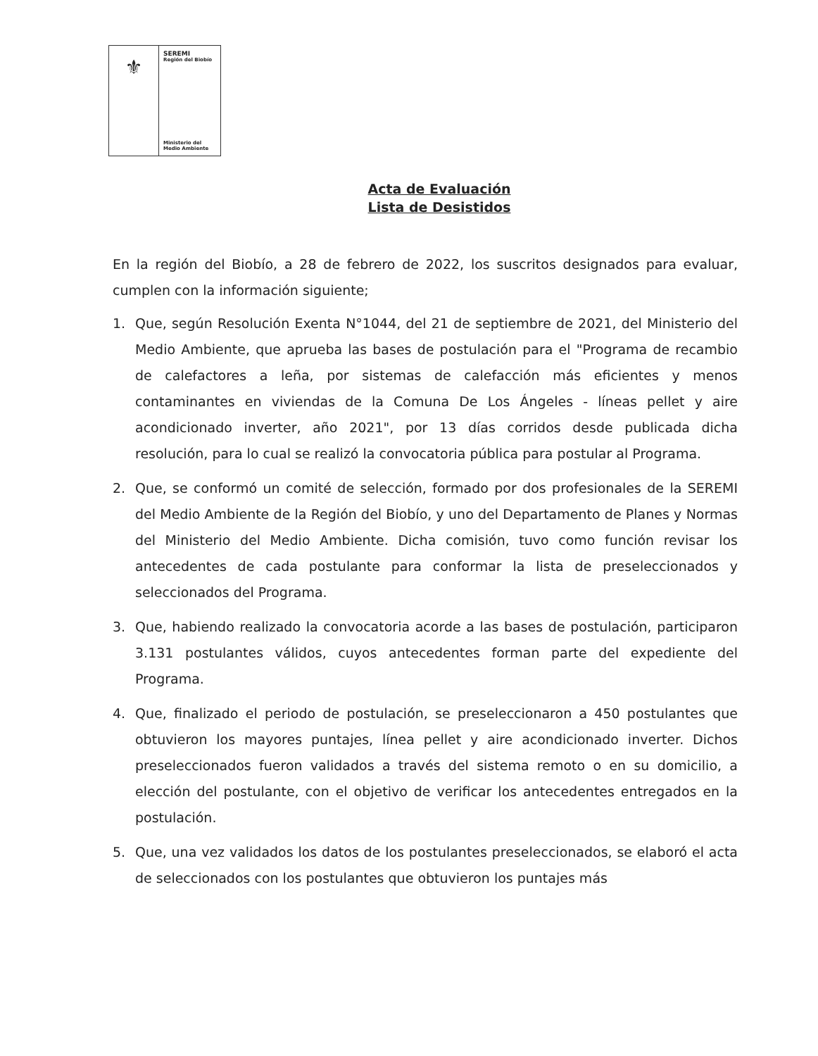⚜
SEREMI
Región del Biobío
Ministerio del
Medio Ambiente
Acta de Evaluación
Lista de Desistidos
En la región del Biobío, a 28 de febrero de 2022, los suscritos designados para evaluar, cumplen con la información siguiente;
1. Que, según Resolución Exenta N°1044, del 21 de septiembre de 2021, del Ministerio del Medio Ambiente, que aprueba las bases de postulación para el "Programa de recambio de calefactores a leña, por sistemas de calefacción más eficientes y menos contaminantes en viviendas de la Comuna De Los Ángeles - líneas pellet y aire acondicionado inverter, año 2021", por 13 días corridos desde publicada dicha resolución, para lo cual se realizó la convocatoria pública para postular al Programa.
2. Que, se conformó un comité de selección, formado por dos profesionales de la SEREMI del Medio Ambiente de la Región del Biobío, y uno del Departamento de Planes y Normas del Ministerio del Medio Ambiente. Dicha comisión, tuvo como función revisar los antecedentes de cada postulante para conformar la lista de preseleccionados y seleccionados del Programa.
3. Que, habiendo realizado la convocatoria acorde a las bases de postulación, participaron 3.131 postulantes válidos, cuyos antecedentes forman parte del expediente del Programa.
4. Que, finalizado el periodo de postulación, se preseleccionaron a 450 postulantes que obtuvieron los mayores puntajes, línea pellet y aire acondicionado inverter. Dichos preseleccionados fueron validados a través del sistema remoto o en su domicilio, a elección del postulante, con el objetivo de verificar los antecedentes entregados en la postulación.
5. Que, una vez validados los datos de los postulantes preseleccionados, se elaboró el acta de seleccionados con los postulantes que obtuvieron los puntajes más